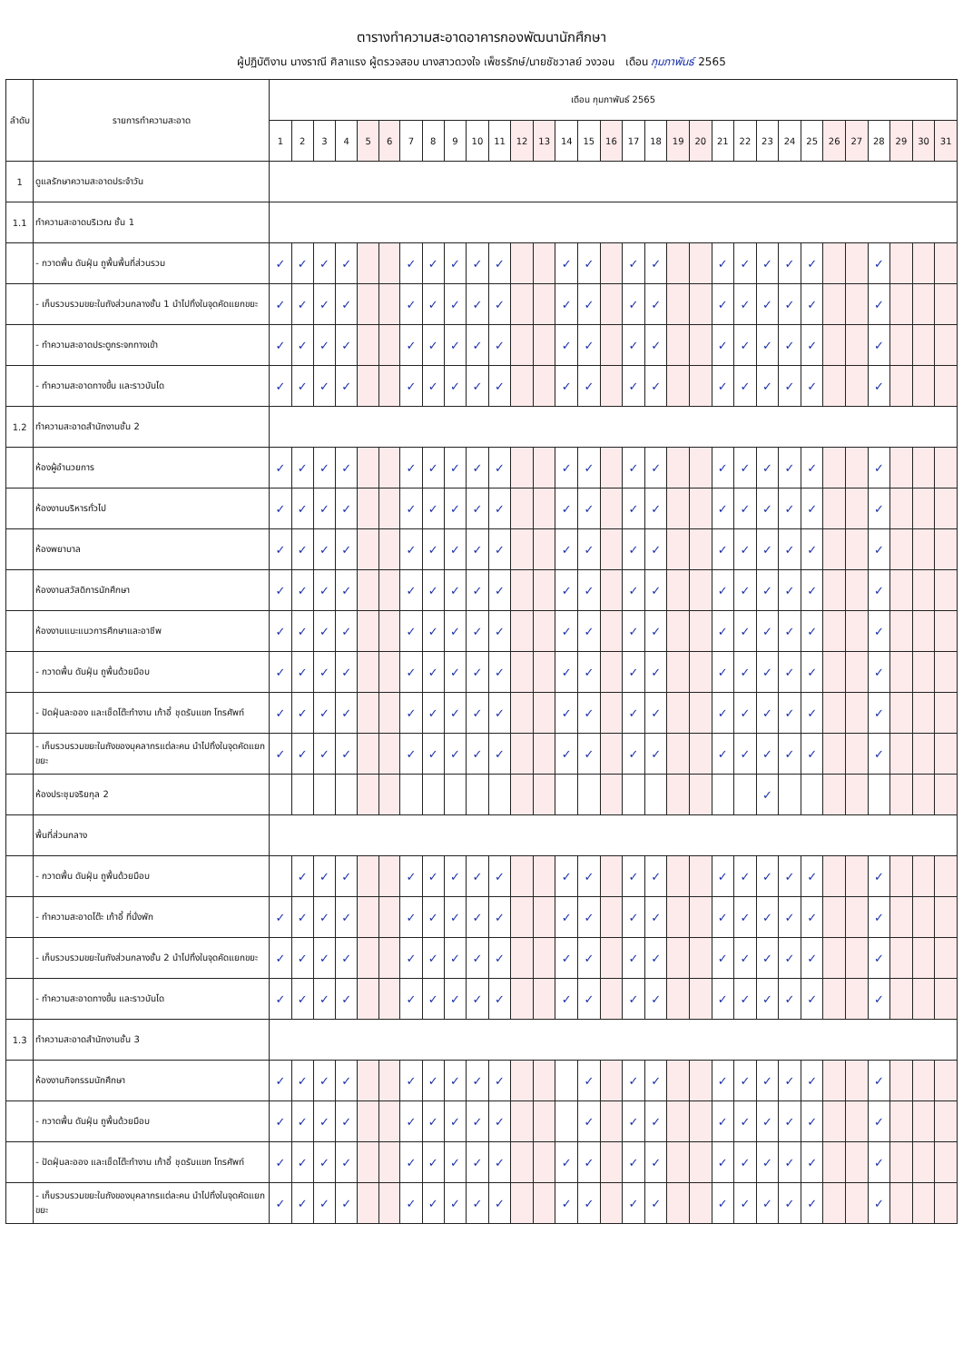ตารางทำความสะอาดอาคารกองพัฒนานักศึกษา
ผู้ปฏิบัติงาน นางราณี ศิลาแรง ผู้ตรวจสอบ นางสาวดวงใจ เพ็ชรรักษ์/นายชัชวาลย์ วงวอน เดือน กุมภาพันธ์ 2565
| ลำดับ | รายการทำความสะอาด | เดือน กุมภาพันธ์ 2565 | | | | | | | | | | | | | | | | | | | | | | | | | | | | | | |
| --- | --- | --- | --- | --- | --- | --- | --- | --- | --- | --- | --- | --- | --- | --- | --- | --- | --- | --- | --- | --- | --- | --- | --- | --- | --- | --- | --- | --- | --- | --- | --- | --- |
| | | 1 | 2 | 3 | 4 | 5 | 6 | 7 | 8 | 9 | 10 | 11 | 12 | 13 | 14 | 15 | 16 | 17 | 18 | 19 | 20 | 21 | 22 | 23 | 24 | 25 | 26 | 27 | 28 | 29 | 30 | 31 |
| 1 | ดูแลรักษาความสะอาดประจำวัน | | | | | | | | | | | | | | | | | | | | | | | | | | | | | | | |
| 1.1 | ทำความสะอาดบริเวณ ชั้น 1 | | | | | | | | | | | | | | | | | | | | | | | | | | | | | | | |
| | - กวาดพื้น ดันฝุ่น ถูพื้นพื้นที่ส่วนรวม | ✓ | ✓ | ✓ | ✓ | | | ✓ | ✓ | ✓ | ✓ | ✓ | | | ✓ | ✓ | | ✓ | ✓ | | | ✓ | ✓ | ✓ | ✓ | ✓ | | | ✓ | | | |
| | - เก็บรวบรวมขยะในถังส่วนกลางชั้น 1 นำไปทิ้งในจุดคัดแยกขยะ | ✓ | ✓ | ✓ | ✓ | | | ✓ | ✓ | ✓ | ✓ | ✓ | | | ✓ | ✓ | | ✓ | ✓ | | | ✓ | ✓ | ✓ | ✓ | ✓ | | | ✓ | | | |
| | - ทำความสะอาดประตูกระจกทางเข้า | ✓ | ✓ | ✓ | ✓ | | | ✓ | ✓ | ✓ | ✓ | ✓ | | | ✓ | ✓ | | ✓ | ✓ | | | ✓ | ✓ | ✓ | ✓ | ✓ | | | ✓ | | | |
| | - ทำความสะอาดทางขึ้น และราวบันได | ✓ | ✓ | ✓ | ✓ | | | ✓ | ✓ | ✓ | ✓ | ✓ | | | ✓ | ✓ | | ✓ | ✓ | | | ✓ | ✓ | ✓ | ✓ | ✓ | | | ✓ | | | |
| 1.2 | ทำความสะอาดสำนักงานชั้น 2 | | | | | | | | | | | | | | | | | | | | | | | | | | | | | | | |
| | ห้องผู้อำนวยการ | ✓ | ✓ | ✓ | ✓ | | | ✓ | ✓ | ✓ | ✓ | ✓ | | | ✓ | ✓ | | ✓ | ✓ | | | ✓ | ✓ | ✓ | ✓ | ✓ | | | ✓ | | | |
| | ห้องงานบริหารทั่วไป | ✓ | ✓ | ✓ | ✓ | | | ✓ | ✓ | ✓ | ✓ | ✓ | | | ✓ | ✓ | | ✓ | ✓ | | | ✓ | ✓ | ✓ | ✓ | ✓ | | | ✓ | | | |
| | ห้องพยาบาล | ✓ | ✓ | ✓ | ✓ | | | ✓ | ✓ | ✓ | ✓ | ✓ | | | ✓ | ✓ | | ✓ | ✓ | | | ✓ | ✓ | ✓ | ✓ | ✓ | | | ✓ | | | |
| | ห้องงานสวัสดิการนักศึกษา | ✓ | ✓ | ✓ | ✓ | | | ✓ | ✓ | ✓ | ✓ | ✓ | | | ✓ | ✓ | | ✓ | ✓ | | | ✓ | ✓ | ✓ | ✓ | ✓ | | | ✓ | | | |
| | ห้องงานแนะแนวการศึกษาและอาชีพ | ✓ | ✓ | ✓ | ✓ | | | ✓ | ✓ | ✓ | ✓ | ✓ | | | ✓ | ✓ | | ✓ | ✓ | | | ✓ | ✓ | ✓ | ✓ | ✓ | | | ✓ | | | |
| | - กวาดพื้น ดันฝุ่น ถูพื้นด้วยมือบ | ✓ | ✓ | ✓ | ✓ | | | ✓ | ✓ | ✓ | ✓ | ✓ | | | ✓ | ✓ | | ✓ | ✓ | | | ✓ | ✓ | ✓ | ✓ | ✓ | | | ✓ | | | |
| | - ปัดฝุ่นละออง และเช็ดโต๊ะทำงาน เก้าอี้ ชุดรับแขก โทรศัพท์ | ✓ | ✓ | ✓ | ✓ | | | ✓ | ✓ | ✓ | ✓ | ✓ | | | ✓ | ✓ | | ✓ | ✓ | | | ✓ | ✓ | ✓ | ✓ | ✓ | | | ✓ | | | |
| | - เก็บรวบรวมขยะในถังของบุคลากรแต่ละคน นำไปทิ้งในจุดคัดแยกขยะ | ✓ | ✓ | ✓ | ✓ | | | ✓ | ✓ | ✓ | ✓ | ✓ | | | ✓ | ✓ | | ✓ | ✓ | | | ✓ | ✓ | ✓ | ✓ | ✓ | | | ✓ | | | |
| | ห้องประชุมจริยกุล 2 | | | | | | | | | | | | | | | | | | | | | | | ✓ | | | | | | | | |
| | พื้นที่ส่วนกลาง | | | | | | | | | | | | | | | | | | | | | | | | | | | | | | | |
| | - กวาดพื้น ดันฝุ่น ถูพื้นด้วยมือบ | | ✓ | ✓ | ✓ | | | ✓ | ✓ | ✓ | ✓ | ✓ | | | ✓ | ✓ | | ✓ | ✓ | | | ✓ | ✓ | ✓ | ✓ | ✓ | | | ✓ | | | |
| | - ทำความสะอาดโต๊ะ เก้าอี้ ที่นั่งพัก | ✓ | ✓ | ✓ | ✓ | | | ✓ | ✓ | ✓ | ✓ | ✓ | | | ✓ | ✓ | | ✓ | ✓ | | | ✓ | ✓ | ✓ | ✓ | ✓ | | | ✓ | | | |
| | - เก็บรวบรวมขยะในถังส่วนกลางชั้น 2 นำไปทิ้งในจุดคัดแยกขยะ | ✓ | ✓ | ✓ | ✓ | | | ✓ | ✓ | ✓ | ✓ | ✓ | | | ✓ | ✓ | | ✓ | ✓ | | | ✓ | ✓ | ✓ | ✓ | ✓ | | | ✓ | | | |
| | - ทำความสะอาดทางขึ้น และราวบันได | ✓ | ✓ | ✓ | ✓ | | | ✓ | ✓ | ✓ | ✓ | ✓ | | | ✓ | ✓ | | ✓ | ✓ | | | ✓ | ✓ | ✓ | ✓ | ✓ | | | ✓ | | | |
| 1.3 | ทำความสะอาดสำนักงานชั้น 3 | | | | | | | | | | | | | | | | | | | | | | | | | | | | | | | |
| | ห้องงานกิจกรรมนักศึกษา | ✓ | ✓ | ✓ | ✓ | | | ✓ | ✓ | ✓ | ✓ | ✓ | | | | ✓ | | ✓ | ✓ | | | ✓ | ✓ | ✓ | ✓ | ✓ | | | ✓ | | | |
| | - กวาดพื้น ดันฝุ่น ถูพื้นด้วยมือบ | ✓ | ✓ | ✓ | ✓ | | | ✓ | ✓ | ✓ | ✓ | ✓ | | | | ✓ | | ✓ | ✓ | | | ✓ | ✓ | ✓ | ✓ | ✓ | | | ✓ | | | |
| | - ปัดฝุ่นละออง และเช็ดโต๊ะทำงาน เก้าอี้ ชุดรับแขก โทรศัพท์ | ✓ | ✓ | ✓ | ✓ | | | ✓ | ✓ | ✓ | ✓ | ✓ | | | ✓ | ✓ | | ✓ | ✓ | | | ✓ | ✓ | ✓ | ✓ | ✓ | | | ✓ | | | |
| | - เก็บรวบรวมขยะในถังของบุคลากรแต่ละคน นำไปทิ้งในจุดคัดแยกขยะ | ✓ | ✓ | ✓ | ✓ | | | ✓ | ✓ | ✓ | ✓ | ✓ | | | ✓ | ✓ | | ✓ | ✓ | | | ✓ | ✓ | ✓ | ✓ | ✓ | | | ✓ | | | |